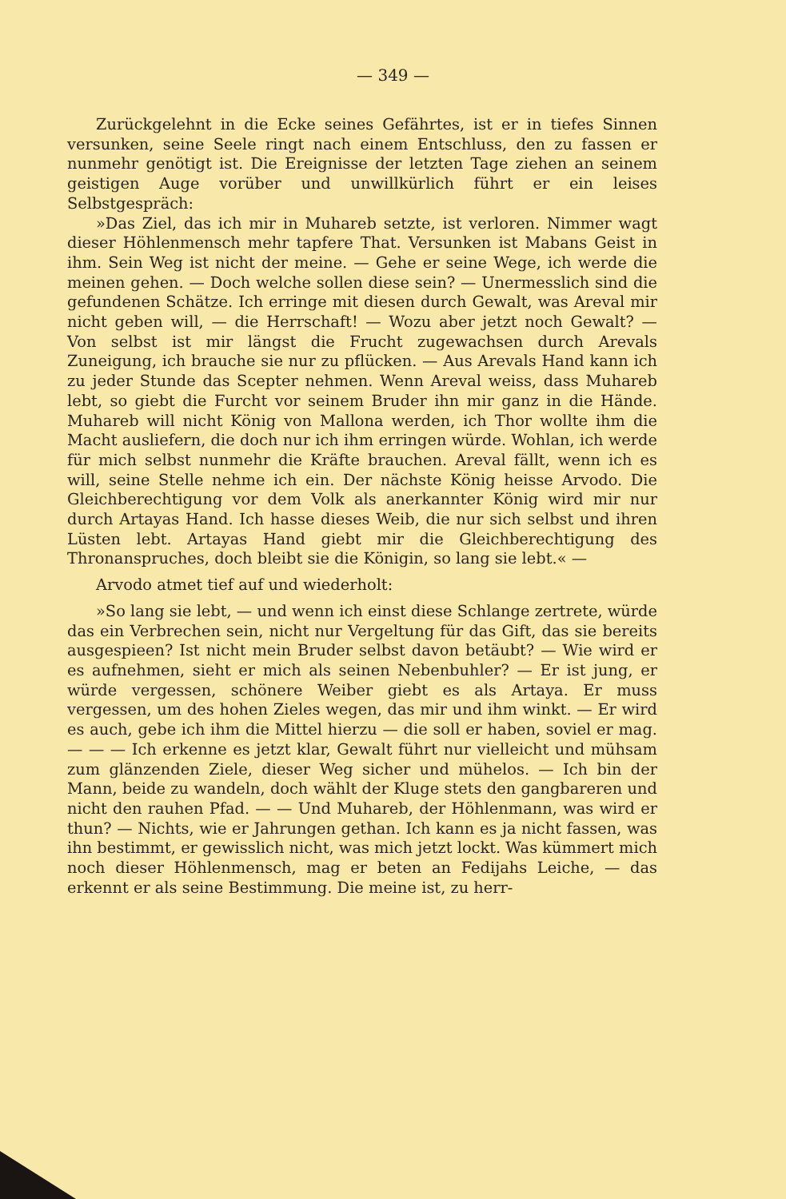— 349 —
Zurückgelehnt in die Ecke seines Gefährtes, ist er in tiefes Sinnen versunken, seine Seele ringt nach einem Entschluss, den zu fassen er nunmehr genötigt ist. Die Ereignisse der letzten Tage ziehen an seinem geistigen Auge vorüber und unwillkürlich führt er ein leises Selbstgespräch:
»Das Ziel, das ich mir in Muhareb setzte, ist verloren. Nimmer wagt dieser Höhlenmensch mehr tapfere That. Versunken ist Mabans Geist in ihm. Sein Weg ist nicht der meine. — Gehe er seine Wege, ich werde die meinen gehen. — Doch welche sollen diese sein? — Unermesslich sind die gefundenen Schätze. Ich erringe mit diesen durch Gewalt, was Areval mir nicht geben will, — die Herrschaft! — Wozu aber jetzt noch Gewalt? — Von selbst ist mir längst die Frucht zugewachsen durch Arevals Zuneigung, ich brauche sie nur zu pflücken. — Aus Arevals Hand kann ich zu jeder Stunde das Scepter nehmen. Wenn Areval weiss, dass Muhareb lebt, so giebt die Furcht vor seinem Bruder ihn mir ganz in die Hände. Muhareb will nicht König von Mallona werden, ich Thor wollte ihm die Macht ausliefern, die doch nur ich ihm erringen würde. Wohlan, ich werde für mich selbst nunmehr die Kräfte brauchen. Areval fällt, wenn ich es will, seine Stelle nehme ich ein. Der nächste König heisse Arvodo. Die Gleichberechtigung vor dem Volk als anerkannter König wird mir nur durch Artayas Hand. Ich hasse dieses Weib, die nur sich selbst und ihren Lüsten lebt. Artayas Hand giebt mir die Gleichberechtigung des Thronanspruches, doch bleibt sie die Königin, so lang sie lebt.« —
Arvodo atmet tief auf und wiederholt:
»So lang sie lebt, — und wenn ich einst diese Schlange zertrete, würde das ein Verbrechen sein, nicht nur Vergeltung für das Gift, das sie bereits ausgespieen? Ist nicht mein Bruder selbst davon betäubt? — Wie wird er es aufnehmen, sieht er mich als seinen Nebenbuhler? — Er ist jung, er würde vergessen, schönere Weiber giebt es als Artaya. Er muss vergessen, um des hohen Zieles wegen, das mir und ihm winkt. — Er wird es auch, gebe ich ihm die Mittel hierzu — die soll er haben, soviel er mag. — — — Ich erkenne es jetzt klar, Gewalt führt nur vielleicht und mühsam zum glänzenden Ziele, dieser Weg sicher und mühelos. — Ich bin der Mann, beide zu wandeln, doch wählt der Kluge stets den gangbareren und nicht den rauhen Pfad. — — Und Muhareb, der Höhlenmann, was wird er thun? — Nichts, wie er Jahrungen gethan. Ich kann es ja nicht fassen, was ihn bestimmt, er gewisslich nicht, was mich jetzt lockt. Was kümmert mich noch dieser Höhlenmensch, mag er beten an Fedijahs Leiche, — das erkennt er als seine Bestimmung. Die meine ist, zu herr-